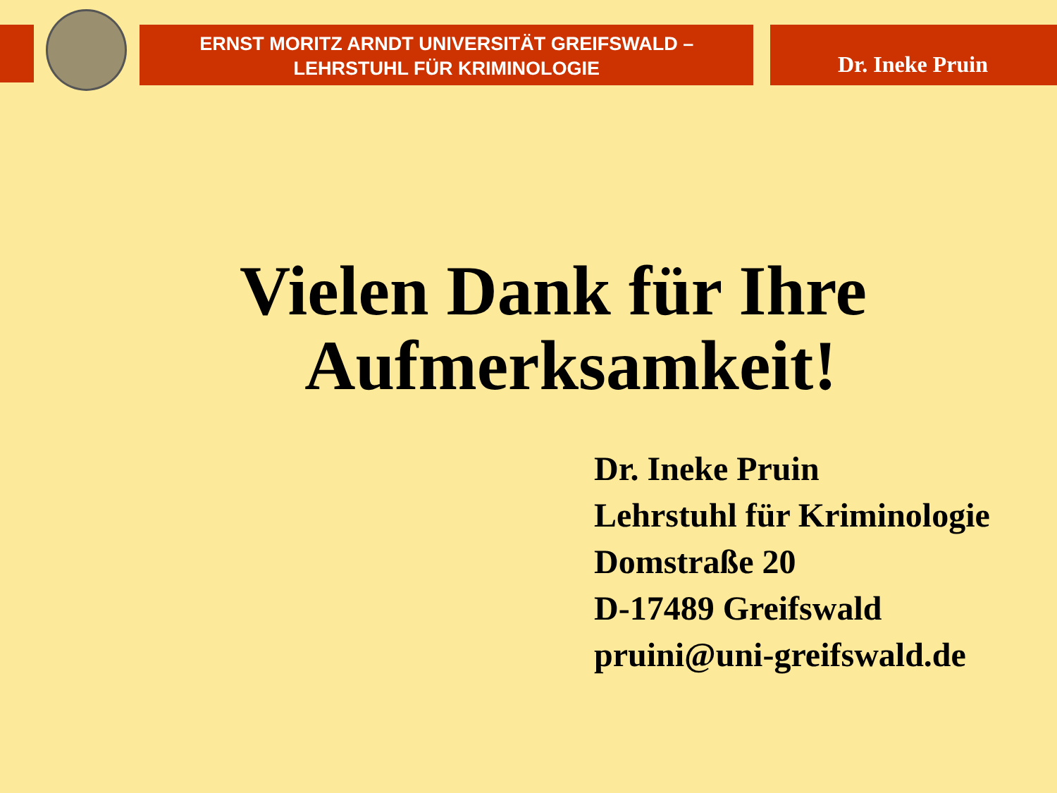ERNST MORITZ ARNDT UNIVERSITÄT GREIFSWALD –
LEHRSTUHL FÜR KRIMINOLOGIE
Dr. Ineke Pruin
Vielen Dank für Ihre
Aufmerksamkeit!
Dr. Ineke Pruin
Lehrstuhl für Kriminologie
Domstraße 20
D-17489 Greifswald
pruini@uni-greifswald.de